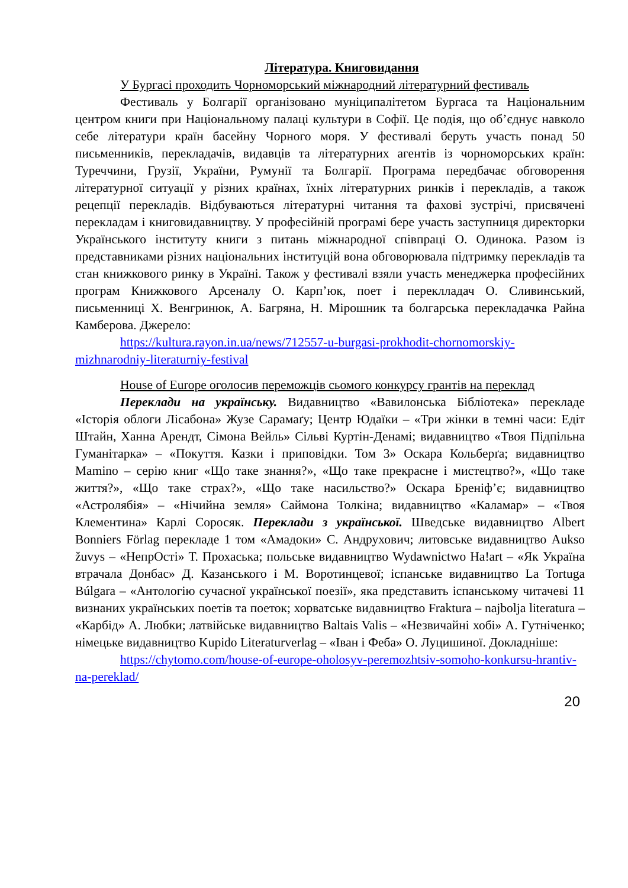Література. Книговидання
У Бургасі проходить Чорноморський міжнародний літературний фестиваль
Фестиваль у Болгарії організовано муніципалітетом Бургаса та Національним центром книги при Національному палаці культури в Софії. Це подія, що об’єднує навколо себе літератури країн басейну Чорного моря. У фестивалі беруть участь понад 50 письменників, перекладачів, видавців та літературних агентів із чорноморських країн: Туреччини, Грузії, України, Румунії та Болгарії. Програма передбачає обговорення літературної ситуації у різних країнах, їхніх літературних ринків і перекладів, а також рецепції перекладів. Відбуваються літературні читання та фахові зустрічі, присвячені перекладам і книговидавництву. У професійній програмі бере участь заступниця директорки Українського інституту книги з питань міжнародної співпраці О. Одинока. Разом із представниками різних національних інституцій вона обговорювала підтримку перекладів та стан книжкового ринку в Україні. Також у фестивалі взяли участь менеджерка професійних програм Книжкового Арсеналу О. Карп’юк, поет і переклладач О. Сливинський, письменниці Х. Венгринюк, А. Багряна, Н. Мірошник та болгарська перекладачка Райна Камберова. Джерело:
https://kultura.rayon.in.ua/news/712557-u-burgasi-prokhodit-chornomorskiy-mizhnarodniy-literaturniy-festival
House of Europe оголосив переможців сьомого конкурсу грантів на переклад
Переклади на українську. Видавництво «Вавилонська Бібліотека» перекладе «Історія облоги Лісабона» Жузе Сарамаґу; Центр Юдаїки – «Три жінки в темні часи: Едіт Штайн, Ханна Арендт, Сімона Вейль» Сільві Куртін-Денамі; видавництво «Твоя Підпільна Гуманітарка» – «Покуття. Казки і приповідки. Том 3» Оскара Кольберґа; видавництво Mamino – серію книг «Що таке знання?», «Що таке прекрасне і мистецтво?», «Що таке життя?», «Що таке страх?», «Що таке насильство?» Оскара Бреніф’є; видавництво «Астролябія» – «Нічийна земля» Саймона Толкіна; видавництво «Каламар» – «Твоя Клементина» Карлі Соросяк. Переклади з української. Шведське видавництво Albert Bonniers Förlag перекладе 1 том «Амадоки» С. Андрухович; литовське видавництво Aukso žuvys – «НепрОсті» Т. Прохаська; польське видавництво Wydawnictwo Ha!art – «Як Україна втрачала Донбас» Д. Казанського і М. Воротинцевої; іспанське видавництво La Tortuga Búlgara – «Антологію сучасної української поезії», яка представить іспанському читачеві 11 визнаних українських поетів та поеток; хорватське видавництво Fraktura – najbolja literatura – «Карбід» А. Любки; латвійське видавництво Baltais Valis – «Незвичайні хобі» А. Гутніченко; німецьке видавництво Kupido Literaturverlag – «Іван і Феба» О. Луцишиної. Докладніше:
https://chytomo.com/house-of-europe-oholosyv-peremozhtsiv-somoho-konkursu-hrantiv-na-pereklad/
20